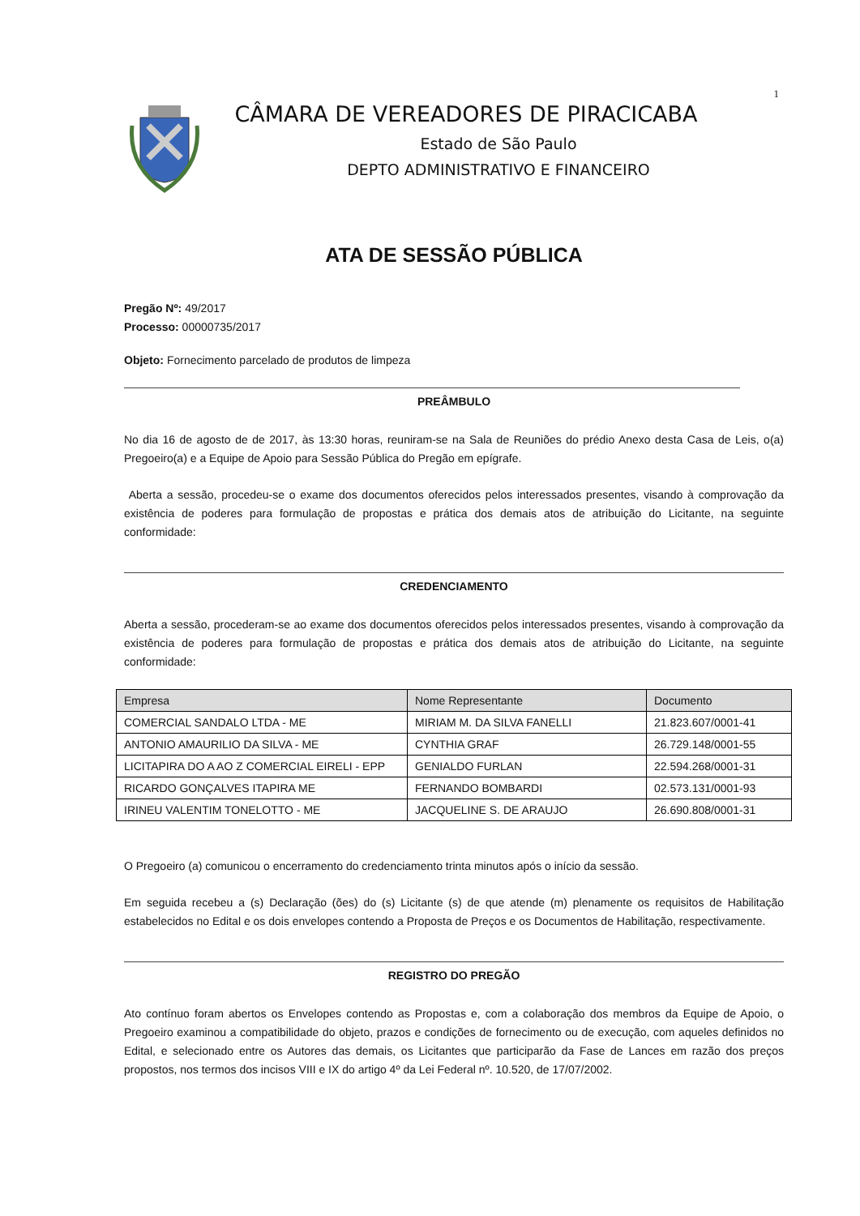1
CÂMARA DE VEREADORES DE PIRACICABA
Estado de São Paulo
DEPTO ADMINISTRATIVO E FINANCEIRO
ATA DE SESSÃO PÚBLICA
Pregão Nº: 49/2017
Processo: 00000735/2017
Objeto: Fornecimento parcelado de produtos de limpeza
PREÂMBULO
No dia 16 de agosto de de 2017, às 13:30 horas, reuniram-se na Sala de Reuniões do prédio Anexo desta Casa de Leis, o(a) Pregoeiro(a) e a Equipe de Apoio para Sessão Pública do Pregão em epígrafe.
Aberta a sessão, procedeu-se o exame dos documentos oferecidos pelos interessados presentes, visando à comprovação da existência de poderes para formulação de propostas e prática dos demais atos de atribuição do Licitante, na seguinte conformidade:
CREDENCIAMENTO
Aberta a sessão, procederam-se ao exame dos documentos oferecidos pelos interessados presentes, visando à comprovação da existência de poderes para formulação de propostas e prática dos demais atos de atribuição do Licitante, na seguinte conformidade:
| Empresa | Nome Representante | Documento |
| COMERCIAL SANDALO LTDA - ME | MIRIAM M. DA SILVA FANELLI | 21.823.607/0001-41 |
| ANTONIO AMAURILIO DA SILVA - ME | CYNTHIA GRAF | 26.729.148/0001-55 |
| LICITAPIRA DO A AO Z COMERCIAL EIRELI - EPP | GENIALDO FURLAN | 22.594.268/0001-31 |
| RICARDO GONÇALVES ITAPIRA ME | FERNANDO BOMBARDI | 02.573.131/0001-93 |
| IRINEU VALENTIM TONELOTTO - ME | JACQUELINE S. DE ARAUJO | 26.690.808/0001-31 |
O Pregoeiro (a) comunicou o encerramento do credenciamento trinta minutos após o início da sessão.
Em seguida recebeu a (s) Declaração (ões) do (s) Licitante (s) de que atende (m) plenamente os requisitos de Habilitação estabelecidos no Edital e os dois envelopes contendo a Proposta de Preços e os Documentos de Habilitação, respectivamente.
REGISTRO DO PREGÃO
Ato contínuo foram abertos os Envelopes contendo as Propostas e, com a colaboração dos membros da Equipe de Apoio, o Pregoeiro examinou a compatibilidade do objeto, prazos e condições de fornecimento ou de execução, com aqueles definidos no Edital, e selecionado entre os Autores das demais, os Licitantes que participarão da Fase de Lances em razão dos preços propostos, nos termos dos incisos VIII e IX do artigo 4º da Lei Federal nº. 10.520, de 17/07/2002.